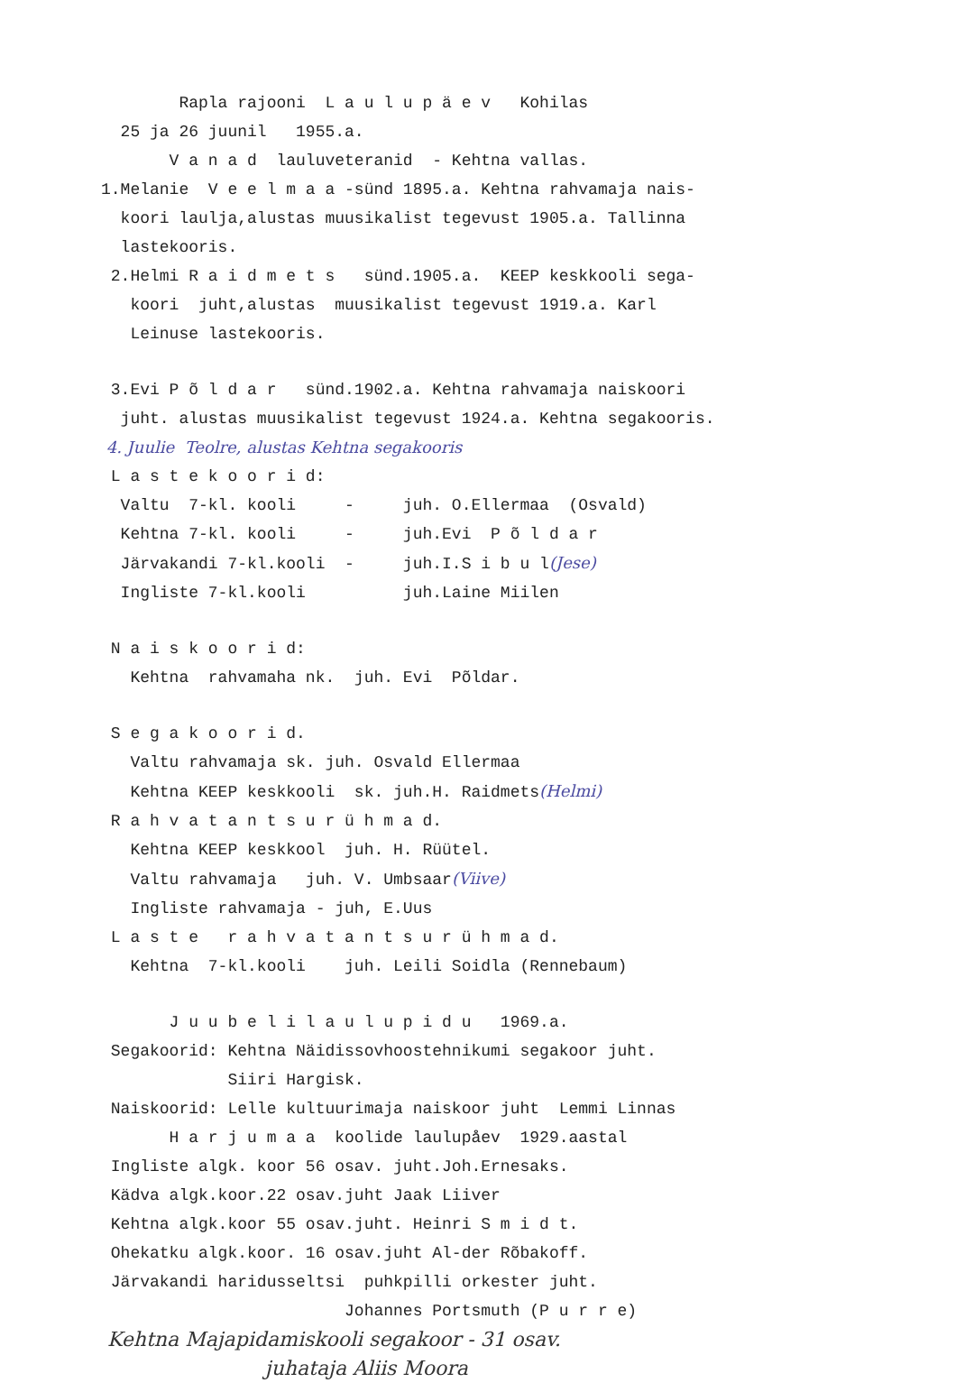Rapla rajooni L a u l u p ä e v Kohilas
25 ja 26 juunil 1955.a.
V a n a d lauluveteranid - Kehtna vallas.
1.Melanie V e e l m a a -sünd 1895.a. Kehtna rahvamaja nais-
koori laulja,alustas muusikalist tegevust 1905.a. Tallinna
lastekooris.
2.Helmi R a i d m e t s sünd.1905.a. KEEP keskkooli sega-
koori juht,alustas muusikalist tegevust 1919.a. Karl
Leinuse lastekooris.
3.Evi P õ l d a r sünd.1902.a. Kehtna rahvamaja naiskoori
juht. alustas muusikalist tegevust 1924.a. Kehtna segakooris.
4. Juulie Teolre, alustas Kehtna segakooris
L a s t e k o o r i d:
Valtu 7-kl. kooli - juh. O.Ellermaa (Osvald)
Kehtna 7-kl. kooli - juh.Evi P õ l d a r
Järvakandi 7-kl.kooli - juh.I.S i b u l(Jese)
Ingliste 7-kl.kooli juh.Laine Miilen
N a i s k o o r i d:
Kehtna rahvamaha nk. juh. Evi Põldar.
S e g a k o o r i d.
Valtu rahvamaja sk. juh. Osvald Ellermaa
Kehtna KEEP keskkooli sk. juh.H. Raidmets(Helmi)
R a h v a t a n t s u r ü h m a d.
Kehtna KEEP keskkool juh. H. Rüütel.
Valtu rahvamaja juh. V. Umbsaar(Viive)
Ingliste rahvamaja - juh, E.Uus
L a s t e r a h v a t a n t s u r ü h m a d.
Kehtna 7-kl.kooli juh. Leili Soidla (Rennebaum)
J u u b e l i l a u l u p i d u 1969.a.
Segakoorid: Kehtna Näidissovhoostehnikumi segakoor juht.
Siiri Hargisk.
Naiskoorid: Lelle kultuurimaja naiskoor juht Lemmi Linnas
H a r j u m a a koolide laulupåev 1929.aastal
Ingliste algk. koor 56 osav. juht.Joh.Ernesaks.
Kädva algk.koor.22 osav.juht Jaak Liiver
Kehtna algk.koor 55 osav.juht. Heinri S m i d t.
Ohekatku algk.koor. 16 osav.juht Al-der Rõbakoff.
Järvakandi haridusseltsi puhkpilli orkester juht.
Johannes Portsmuth (P u r r e)
Kehtna Majapidamiskooli segakoor - 31 osav.
juhataja Aliis Moora